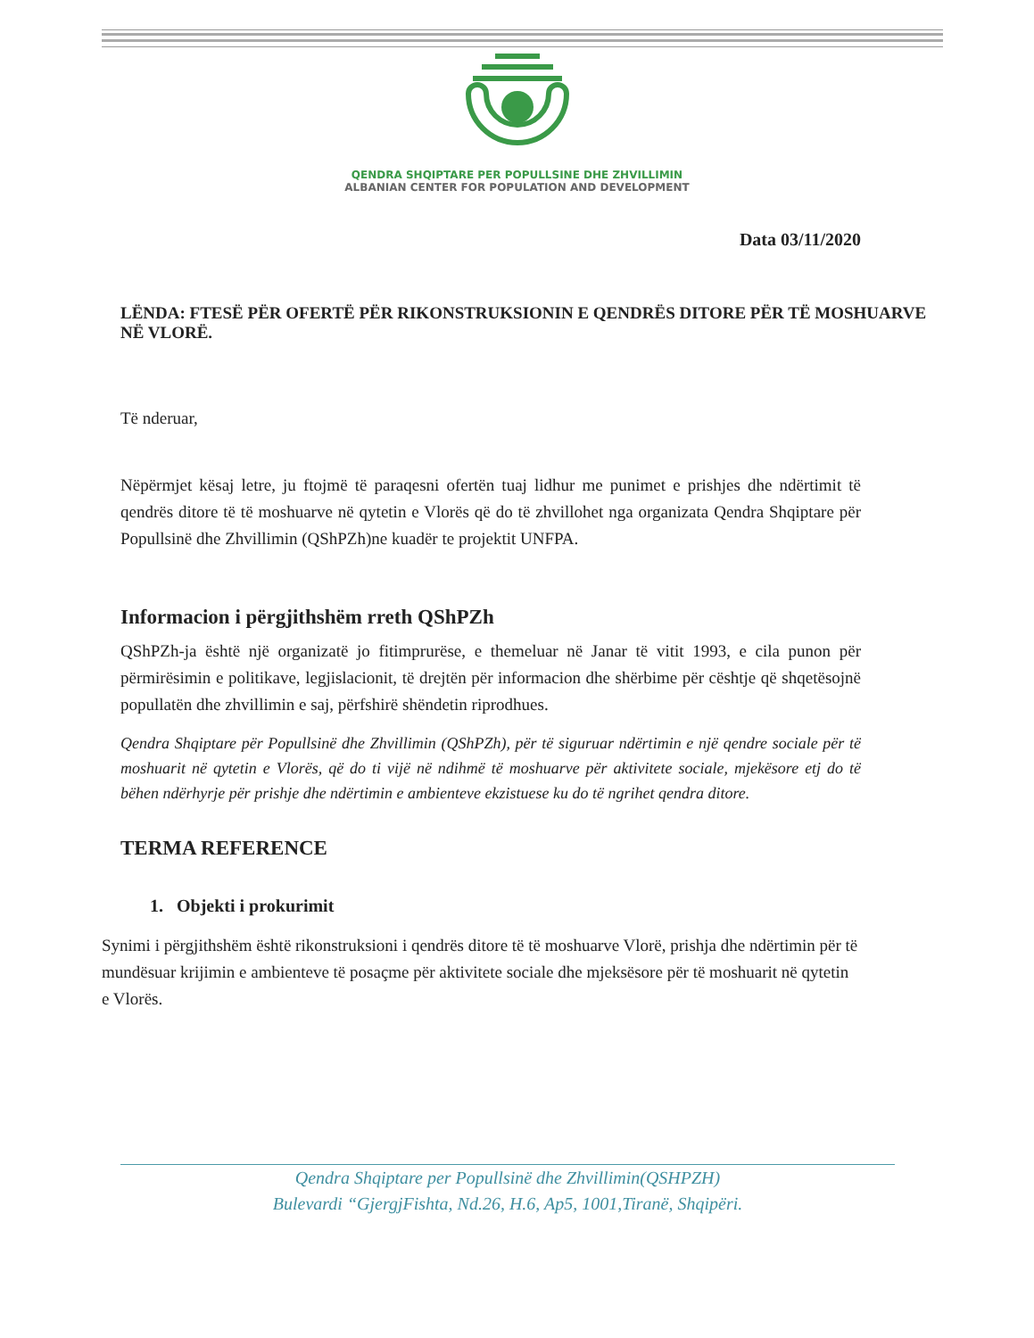QENDRA SHQIPTARE PER POPULLSINE DHE ZHVILLIMIN
ALBANIAN CENTER FOR POPULATION AND DEVELOPMENT
Data 03/11/2020
LËNDA: FTESË PËR OFERTË PËR RIKONSTRUKSIONIN E QENDRËS DITORE PËR TË MOSHUARVE NË VLORË.
Të nderuar,
Nëpërmjet kësaj letre, ju ftojmë të paraqesni ofertën tuaj lidhur me punimet e prishjes dhe ndërtimit të qendrës ditore të të moshuarve në qytetin e Vlorës që do të zhvillohet nga organizata Qendra Shqiptare për Popullsinë dhe Zhvillimin (QShPZh)ne kuadër te projektit UNFPA.
Informacion i përgjithshëm rreth QShPZh
QShPZh-ja është një organizatë jo fitimprurëse, e themeluar në Janar të vitit 1993, e cila punon për përmirësimin e politikave, legjislacionit, të drejtën për informacion dhe shërbime për cështje që shqetësojnë popullatën dhe zhvillimin e saj, përfshirë shëndetin riprodhues.
Qendra Shqiptare për Popullsinë dhe Zhvillimin (QShPZh), për të siguruar ndërtimin e një qendre sociale për të moshuarit në qytetin e Vlorës, që do ti vijë në ndihmë të moshuarve për aktivitete sociale, mjekësore etj do të bëhen ndërhyrje për prishje dhe ndërtimin e ambienteve ekzistuese ku do të ngrihet qendra ditore.
TERMA REFERENCE
1. Objekti i prokurimit
Synimi i përgjithshëm është rikonstruksioni i qendrës ditore të të moshuarve Vlorë, prishja dhe ndërtimin për të mundësuar krijimin e ambienteve të posaçme për aktivitete sociale dhe mjeksësore për të moshuarit në qytetin e Vlorës.
Qendra Shqiptare per Popullsinë dhe Zhvillimin(QSHPZH)
Bulevardi “GjergjFishta, Nd.26, H.6, Ap5, 1001,Tiranë, Shqipëri.